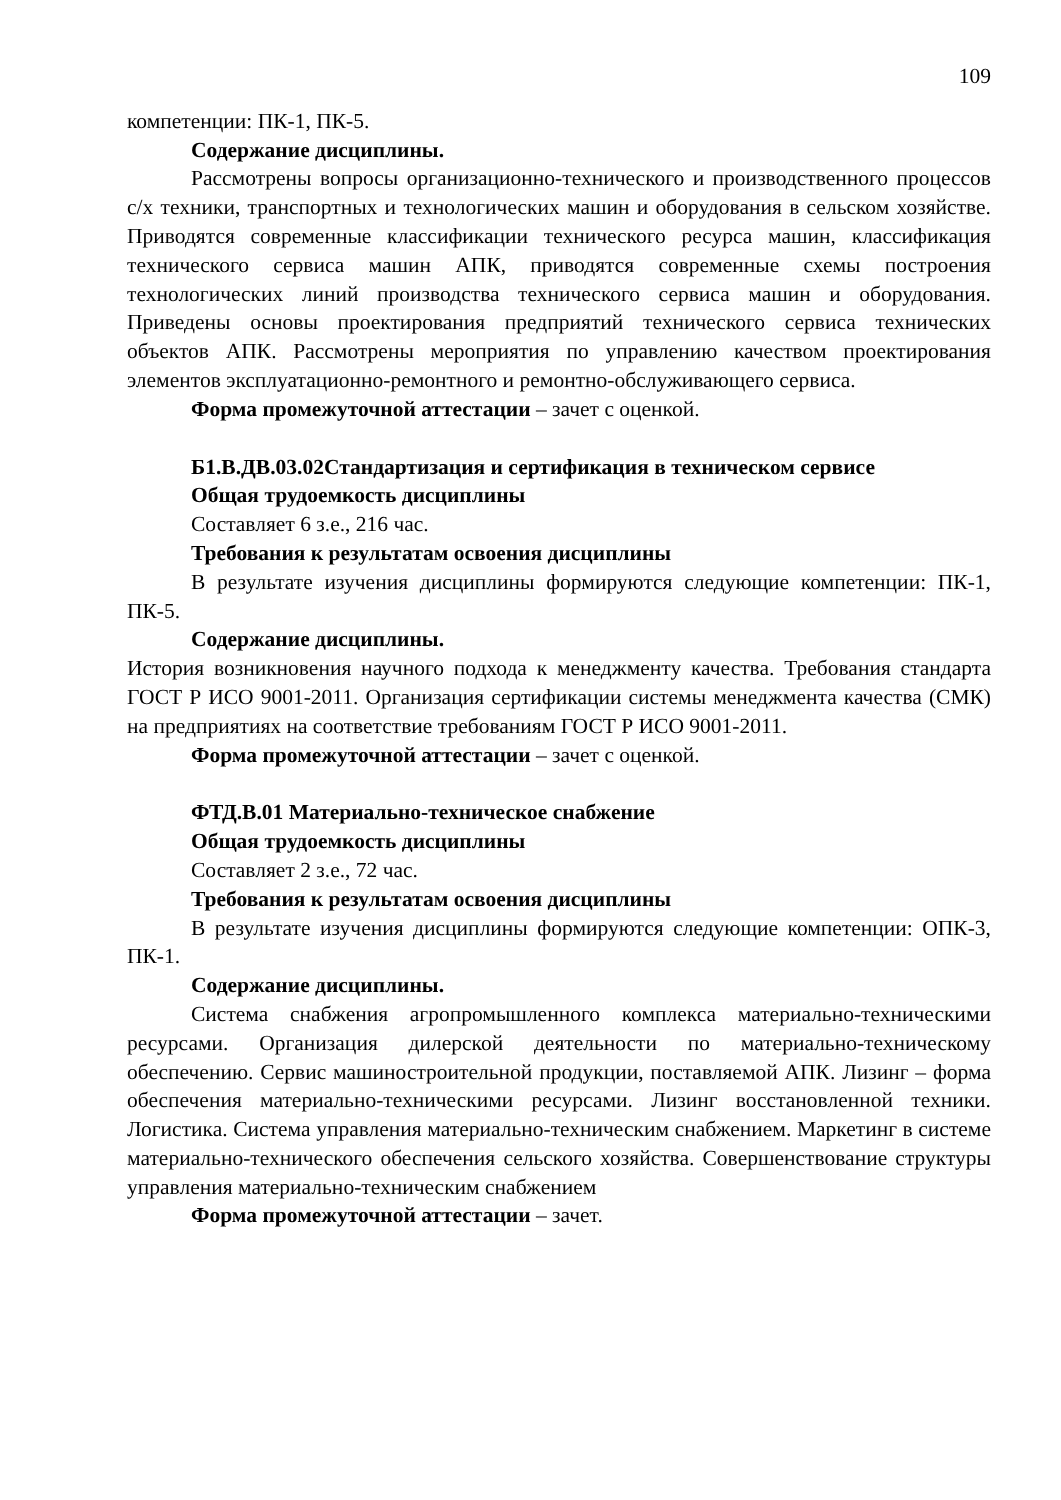109
компетенции: ПК-1, ПК-5.
Содержание дисциплины.
Рассмотрены вопросы организационно-технического и производственного процессов с/х техники, транспортных и технологических машин и оборудования в сельском хозяйстве. Приводятся современные классификации технического ресурса машин, классификация технического сервиса машин АПК, приводятся современные схемы построения технологических линий производства технического сервиса машин и оборудования. Приведены основы проектирования предприятий технического сервиса технических объектов АПК. Рассмотрены мероприятия по управлению качеством проектирования элементов эксплуатационно-ремонтного и ремонтно-обслуживающего сервиса.
Форма промежуточной аттестации – зачет с оценкой.
Б1.В.ДВ.03.02Стандартизация и сертификация в техническом сервисе
Общая трудоемкость дисциплины
Составляет 6 з.е., 216 час.
Требования к результатам освоения дисциплины
В результате изучения дисциплины формируются следующие компетенции: ПК-1, ПК-5.
Содержание дисциплины.
История возникновения научного подхода к менеджменту качества. Требования стандарта ГОСТ Р ИСО 9001-2011. Организация сертификации системы менеджмента качества (СМК) на предприятиях на соответствие требованиям ГОСТ Р ИСО 9001-2011.
Форма промежуточной аттестации – зачет с оценкой.
ФТД.В.01 Материально-техническое снабжение
Общая трудоемкость дисциплины
Составляет 2 з.е., 72 час.
Требования к результатам освоения дисциплины
В результате изучения дисциплины формируются следующие компетенции: ОПК-3, ПК-1.
Содержание дисциплины.
Система снабжения агропромышленного комплекса материально-техническими ресурсами. Организация дилерской деятельности по материально-техническому обеспечению. Сервис машиностроительной продукции, поставляемой АПК. Лизинг – форма обеспечения материально-техническими ресурсами. Лизинг восстановленной техники. Логистика. Система управления материально-техническим снабжением. Маркетинг в системе материально-технического обеспечения сельского хозяйства. Совершенствование структуры управления материально-техническим снабжением
Форма промежуточной аттестации – зачет.